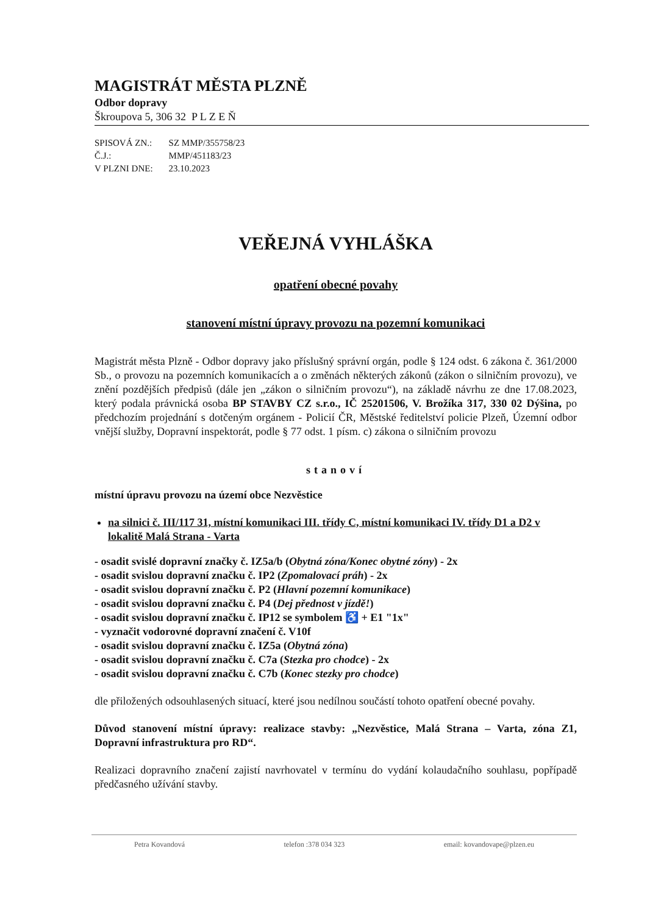MAGISTRÁT MĚSTA PLZNĚ
Odbor dopravy
Škroupova 5, 306 32 P L Z E Ň
| SPISOVÁ ZN.: | SZ MMP/355758/23 |
| Č.J.: | MMP/451183/23 |
| V PLZNI DNE: | 23.10.2023 |
VEŘEJNÁ VYHLÁŠKA
opatření obecné povahy
stanovení místní úpravy provozu na pozemní komunikaci
Magistrát města Plzně - Odbor dopravy jako příslušný správní orgán, podle § 124 odst. 6 zákona č. 361/2000 Sb., o provozu na pozemních komunikacích a o změnách některých zákonů (zákon o silničním provozu), ve znění pozdějších předpisů (dále jen „zákon o silničním provozu“), na základě návrhu ze dne 17.08.2023, který podala právnická osoba BP STAVBY CZ s.r.o., IČ 25201506, V. Brožíka 317, 330 02 Dýšina, po předchozím projednání s dotčeným orgánem - Policií ČR, Městské ředitelství policie Plzeň, Územní odbor vnější služby, Dopravní inspektorát, podle § 77 odst. 1 písm. c) zákona o silničním provozu
stanoví
místní úpravu provozu na území obce Nezvěstice
na silnici č. III/117 31, místní komunikaci III. třídy C, místní komunikaci IV. třídy D1 a D2 v lokalitě Malá Strana - Varta
- osadit svislé dopravní značky č. IZ5a/b (Obytná zóna/Konec obytné zóny) - 2x
- osadit svislou dopravní značku č. IP2 (Zpomalovací práh) - 2x
- osadit svislou dopravní značku č. P2 (Hlavní pozemní komunikace)
- osadit svislou dopravní značku č. P4 (Dej přednost v jízdě!)
- osadit svislou dopravní značku č. IP12 se symbolem ♿ + E1 "1x"
- vyznačit vodorovné dopravní značení č. V10f
- osadit svislou dopravní značku č. IZ5a (Obytná zóna)
- osadit svislou dopravní značku č. C7a (Stezka pro chodce) - 2x
- osadit svislou dopravní značku č. C7b (Konec stezky pro chodce)
dle přiložených odsouhlasených situací, které jsou nedílnou součástí tohoto opatření obecné povahy.
Důvod stanovení místní úpravy: realizace stavby: „Nezvěstice, Malá Strana – Varta, zóna Z1, Dopravní infrastruktura pro RD“.
Realizaci dopravního značení zajistí navrhovatel v termínu do vydání kolaudačního souhlasu, popřípadě předčasného užívání stavby.
Petra Kovandová telefon :378 034 323 email: kovandovape@plzen.eu